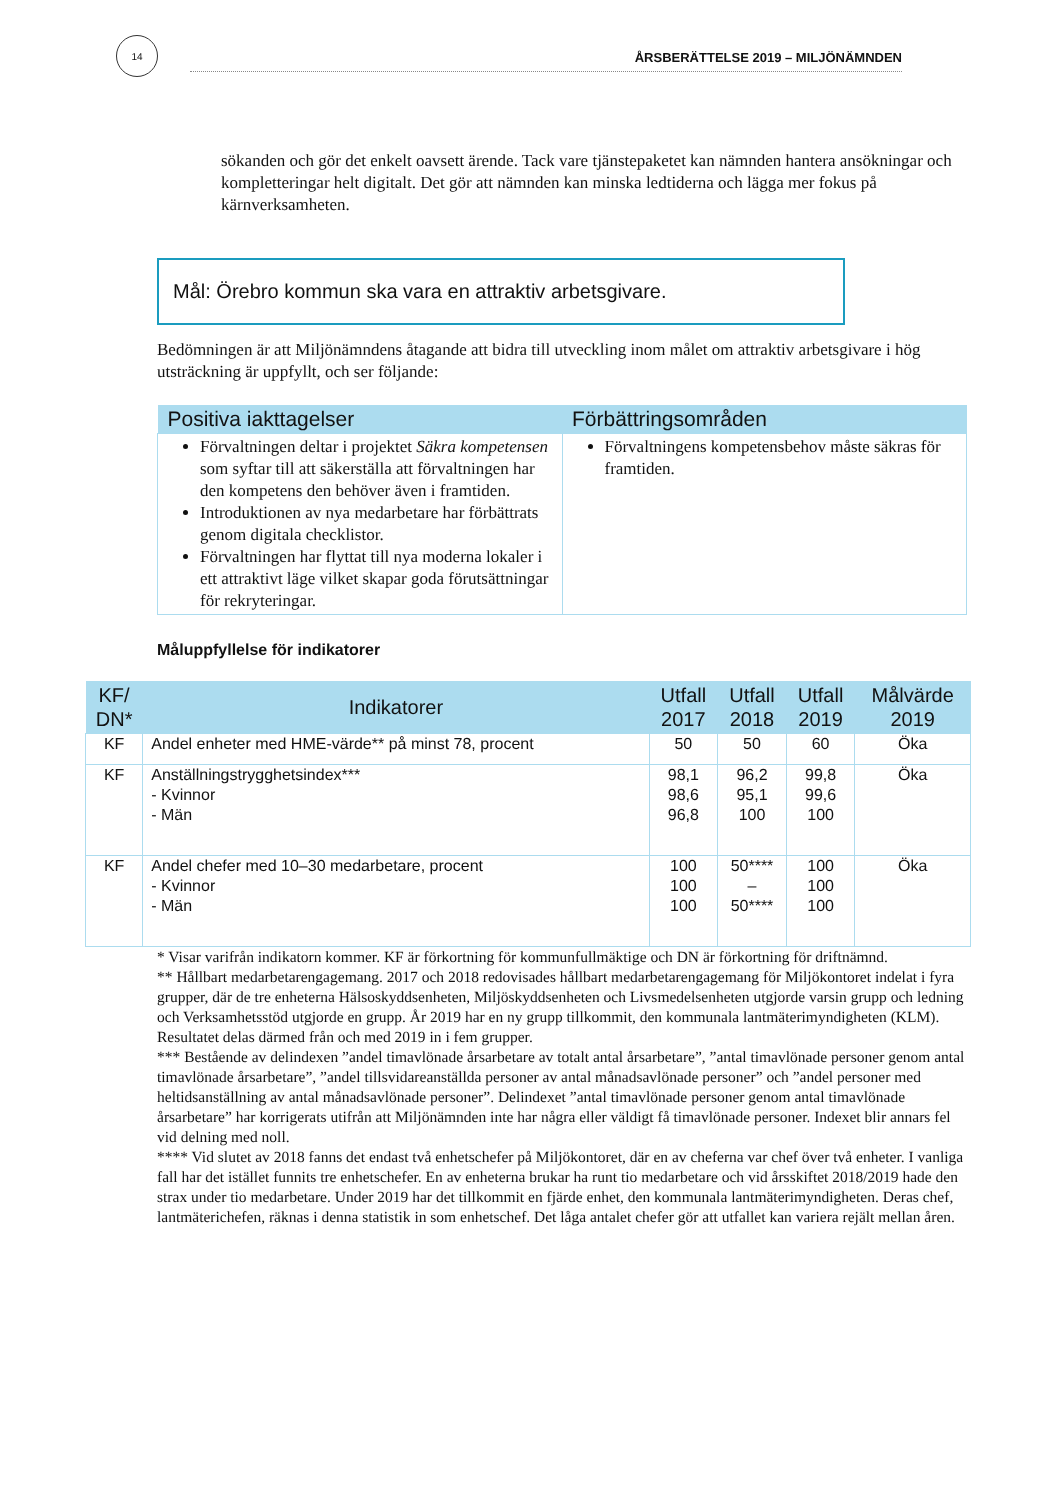14
ÅRSBERÄTTELSE 2019 – MILJÖNÄMNDEN
sökanden och gör det enkelt oavsett ärende. Tack vare tjänstepaketet kan nämnden hantera ansökningar och kompletteringar helt digitalt. Det gör att nämnden kan minska ledtiderna och lägga mer fokus på kärnverksamheten.
Mål: Örebro kommun ska vara en attraktiv arbetsgivare.
Bedömningen är att Miljönämndens åtagande att bidra till utveckling inom målet om attraktiv arbetsgivare i hög utsträckning är uppfyllt, och ser följande:
| Positiva iakttagelser | Förbättringsområden |
| --- | --- |
| Förvaltningen deltar i projektet Säkra kompetensen som syftar till att säkerställa att förvaltningen har den kompetens den behöver även i framtiden. Introduktionen av nya medarbetare har förbättrats genom digitala checklistor. Förvaltningen har flyttat till nya moderna lokaler i ett attraktivt läge vilket skapar goda förutsättningar för rekryteringar. | Förvaltningens kompetensbehov måste säkras för framtiden. |
Måluppfyllelse för indikatorer
| KF/ DN* | Indikatorer | Utfall 2017 | Utfall 2018 | Utfall 2019 | Målvärde 2019 |
| --- | --- | --- | --- | --- | --- |
| KF | Andel enheter med HME-värde** på minst 78, procent | 50 | 50 | 60 | Öka |
| KF | Anställningstrygghetsindex*** - Kvinnor - Män | 98,1 98,6 96,8 | 96,2 95,1 100 | 99,8 99,6 100 | Öka |
| KF | Andel chefer med 10–30 medarbetare, procent - Kvinnor - Män | 100 100 100 | 50**** – 50**** | 100 100 100 | Öka |
* Visar varifrån indikatorn kommer. KF är förkortning för kommunfullmäktige och DN är förkortning för driftnämnd.
** Hållbart medarbetarengagemang. 2017 och 2018 redovisades hållbart medarbetarengagemang för Miljökontoret indelat i fyra grupper, där de tre enheterna Hälsoskyddsenheten, Miljöskyddsenheten och Livsmedelsenheten utgjorde varsin grupp och ledning och Verksamhetsstöd utgjorde en grupp. År 2019 har en ny grupp tillkommit, den kommunala lantmäterimyndigheten (KLM). Resultatet delas därmed från och med 2019 in i fem grupper.
*** Bestående av delindexen ”andel timavlönade årsarbetare av totalt antal årsarbetare”, ”antal timavlönade personer genom antal timavlönade årsarbetare”, ”andel tillsvidareanställda personer av antal månadsavlönade personer” och ”andel personer med heltidsanställning av antal månadsavlönade personer”. Delindexet ”antal timavlönade personer genom antal timavlönade årsarbetare” har korrigerats utifrån att Miljönämnden inte har några eller väldigt få timavlönade personer. Indexet blir annars fel vid delning med noll.
**** Vid slutet av 2018 fanns det endast två enhetschefer på Miljökontoret, där en av cheferna var chef över två enheter. I vanliga fall har det istället funnits tre enhetschefer. En av enheterna brukar ha runt tio medarbetare och vid årsskiftet 2018/2019 hade den strax under tio medarbetare. Under 2019 har det tillkommit en fjärde enhet, den kommunala lantmäterimyndigheten. Deras chef, lantmäterichefen, räknas i denna statistik in som enhetschef. Det låga antalet chefer gör att utfallet kan variera rejält mellan åren.